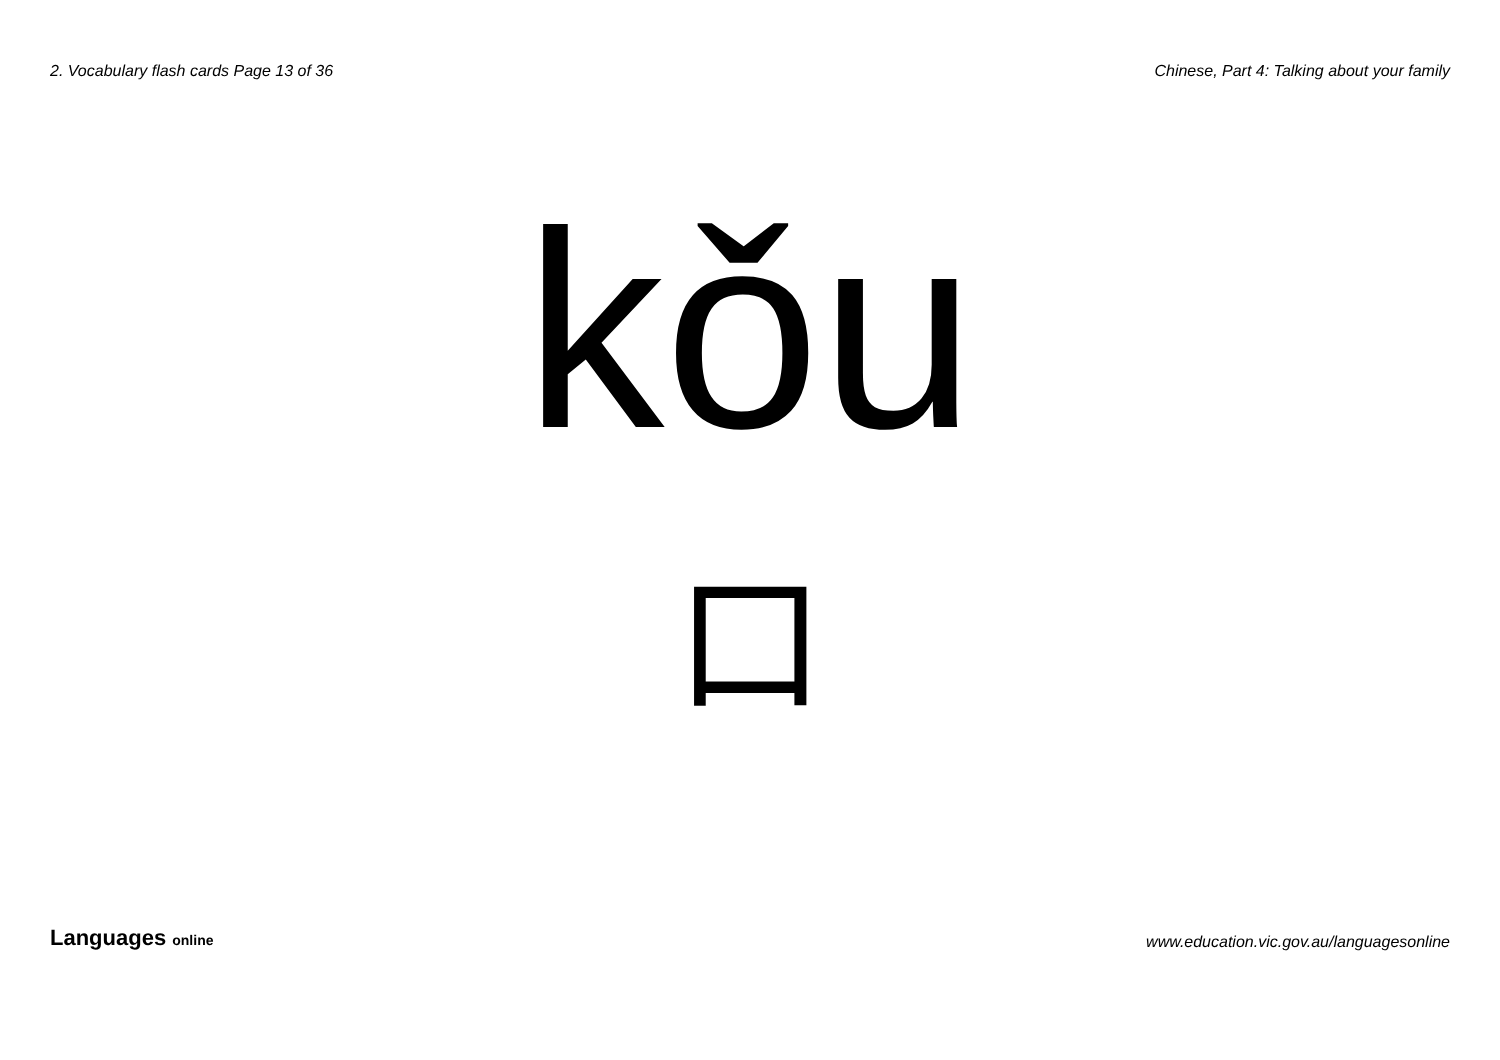2. Vocabulary flash cards Page 13 of 36 Chinese, Part 4: Talking about your family
kǒu
口
Languages online www.education.vic.gov.au/languagesonline